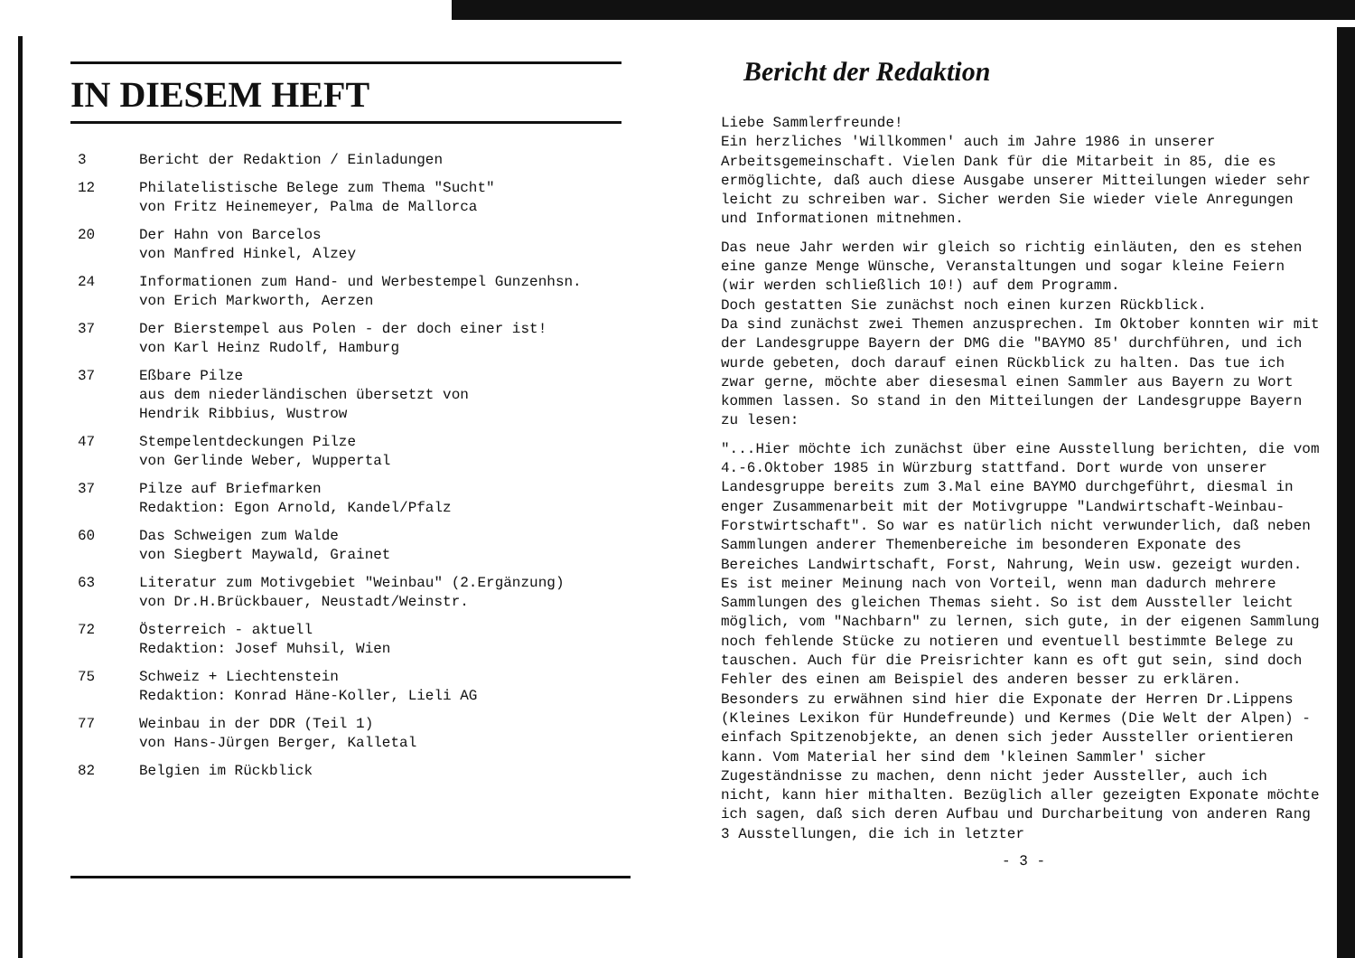IN DIESEM HEFT
| 3 | Bericht der Redaktion / Einladungen |
| 12 | Philatelistische Belege zum Thema "Sucht" von Fritz Heinemeyer, Palma de Mallorca |
| 20 | Der Hahn von Barcelos von Manfred Hinkel, Alzey |
| 24 | Informationen zum Hand- und Werbestempel Gunzenhsn. von Erich Markworth, Aerzen |
| 37 | Der Bierstempel aus Polen - der doch einer ist! von Karl Heinz Rudolf, Hamburg |
| 37 | Eßbare Pilze aus dem niederländischen übersetzt von Hendrik Ribbius, Wustrow |
| 47 | Stempelentdeckungen Pilze von Gerlinde Weber, Wuppertal |
| 37 | Pilze auf Briefmarken Redaktion: Egon Arnold, Kandel/Pfalz |
| 60 | Das Schweigen zum Walde von Siegbert Maywald, Grainet |
| 63 | Literatur zum Motivgebiet "Weinbau" (2.Ergänzung) von Dr.H.Brückbauer, Neustadt/Weinstr. |
| 72 | Österreich - aktuell Redaktion: Josef Muhsil, Wien |
| 75 | Schweiz + Liechtenstein Redaktion: Konrad Häne-Koller, Lieli AG |
| 77 | Weinbau in der DDR (Teil 1) von Hans-Jürgen Berger, Kalletal |
| 82 | Belgien im Rückblick |
Bericht der Redaktion
Liebe Sammlerfreunde!
Ein herzliches 'Willkommen' auch im Jahre 1986 in unserer Arbeitsgemeinschaft. Vielen Dank für die Mitarbeit in 85, die es ermöglichte, daß auch diese Ausgabe unserer Mitteilungen wieder sehr leicht zu schreiben war. Sicher werden Sie wieder viele Anregungen und Informationen mitnehmen.
Das neue Jahr werden wir gleich so richtig einläuten, den es stehen eine ganze Menge Wünsche, Veranstaltungen und sogar kleine Feiern (wir werden schließlich 10!) auf dem Programm.
Doch gestatten Sie zunächst noch einen kurzen Rückblick.
Da sind zunächst zwei Themen anzusprechen. Im Oktober konnten wir mit der Landesgruppe Bayern der DMG die "BAYMO 85' durchführen, und ich wurde gebeten, doch darauf einen Rückblick zu halten. Das tue ich zwar gerne, möchte aber diesesmal einen Sammler aus Bayern zu Wort kommen lassen. So stand in den Mitteilungen der Landesgruppe Bayern zu lesen:
"...Hier möchte ich zunächst über eine Ausstellung berichten, die vom 4.-6.Oktober 1985 in Würzburg stattfand. Dort wurde von unserer Landesgruppe bereits zum 3.Mal eine BAYMO durchgeführt, diesmal in enger Zusammenarbeit mit der Motivgruppe "Landwirtschaft-Weinbau-Forstwirtschaft". So war es natürlich nicht verwunderlich, daß neben Sammlungen anderer Themenbereiche im besonderen Exponate des Bereiches Landwirtschaft, Forst, Nahrung, Wein usw. gezeigt wurden. Es ist meiner Meinung nach von Vorteil, wenn man dadurch mehrere Sammlungen des gleichen Themas sieht. So ist dem Aussteller leicht möglich, vom "Nachbarn" zu lernen, sich gute, in der eigenen Sammlung noch fehlende Stücke zu notieren und eventuell bestimmte Belege zu tauschen. Auch für die Preisrichter kann es oft gut sein, sind doch Fehler des einen am Beispiel des anderen besser zu erklären. Besonders zu erwähnen sind hier die Exponate der Herren Dr.Lippens (Kleines Lexikon für Hundefreunde) und Kermes (Die Welt der Alpen) - einfach Spitzenobjekte, an denen sich jeder Aussteller orientieren kann. Vom Material her sind dem 'kleinen Sammler' sicher Zugeständnisse zu machen, denn nicht jeder Aussteller, auch ich nicht, kann hier mithalten. Bezüglich aller gezeigten Exponate möchte ich sagen, daß sich deren Aufbau und Durcharbeitung von anderen Rang 3 Ausstellungen, die ich in letzter
- 3 -